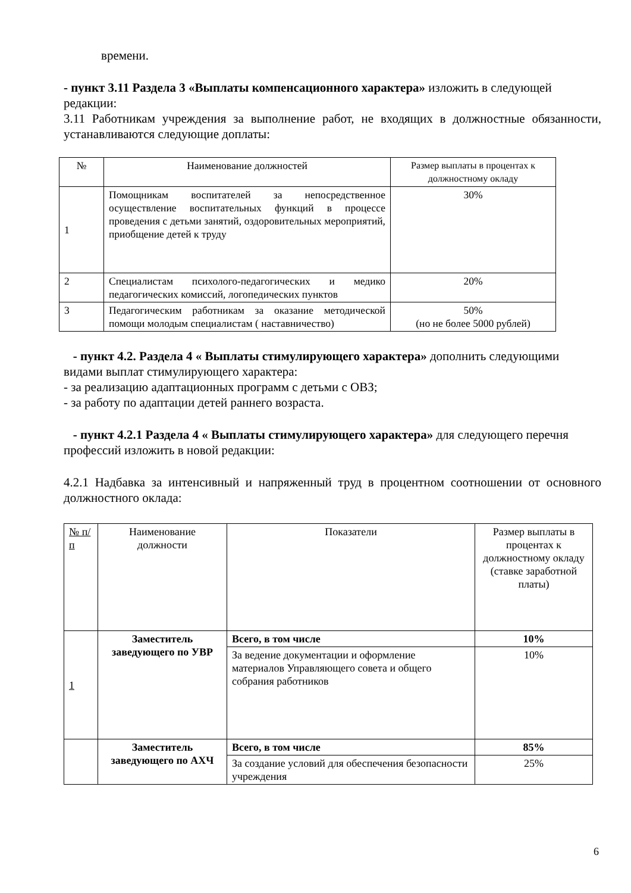времени.
- пункт 3.11 Раздела 3 «Выплаты компенсационного характера» изложить в следующей редакции:
3.11 Работникам учреждения за выполнение работ, не входящих в должностные обязанности, устанавливаются следующие доплаты:
| № | Наименование должностей | Размер выплаты в процентах к должностному окладу |
| 1 | Помощникам воспитателей за непосредственное осуществление воспитательных функций в процессе проведения с детьми занятий, оздоровительных мероприятий, приобщение детей к труду | 30% |
| 2 | Специалистам психолого-педагогических и медико педагогических комиссий, логопедических пунктов | 20% |
| 3 | Педагогическим работникам за оказание методической помощи молодым специалистам ( наставничество) | 50% (но не более 5000 рублей) |
- пункт 4.2. Раздела 4 « Выплаты стимулирующего характера» дополнить следующими видами выплат стимулирующего характера:
- за реализацию адаптационных программ с детьми с ОВЗ;
- за работу по адаптации детей раннего возраста.
- пункт 4.2.1 Раздела 4 « Выплаты стимулирующего характера» для следующего перечня профессий изложить в новой редакции:
4.2.1 Надбавка за интенсивный и напряженный труд в процентном соотношении от основного должностного оклада:
| № п/п | Наименование должности | Показатели | Размер выплаты в процентах к должностному окладу (ставке заработной платы) |
| 1 | Заместитель заведующего по УВР | Всего, в том числе | 10% |
| | | За ведение документации и оформление материалов Управляющего совета и общего собрания работников | 10% |
| | Заместитель заведующего по АХЧ | Всего, в том числе | 85% |
| | | За создание условий для обеспечения безопасности учреждения | 25% |
6